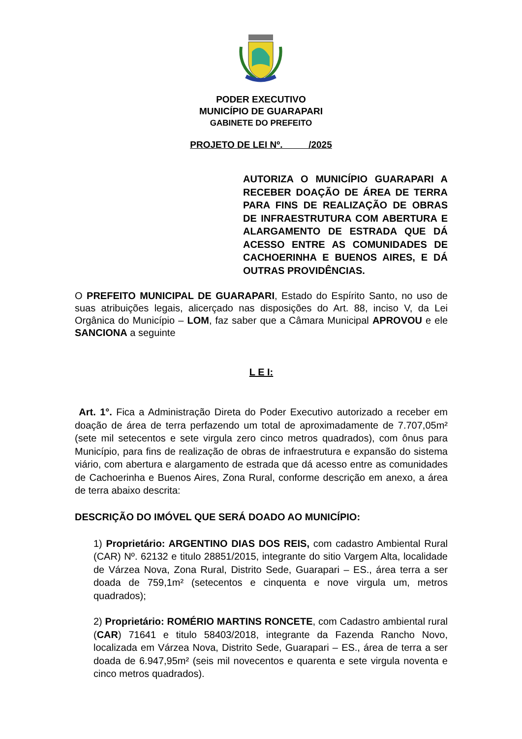PODER EXECUTIVO
MUNICÍPIO DE GUARAPARI
GABINETE DO PREFEITO
PROJETO DE LEI Nº. /2025
AUTORIZA O MUNICÍPIO GUARAPARI A RECEBER DOAÇÃO DE ÁREA DE TERRA PARA FINS DE REALIZAÇÃO DE OBRAS DE INFRAESTRUTURA COM ABERTURA E ALARGAMENTO DE ESTRADA QUE DÁ ACESSO ENTRE AS COMUNIDADES DE CACHOERINHA E BUENOS AIRES, E DÁ OUTRAS PROVIDÊNCIAS.
O PREFEITO MUNICIPAL DE GUARAPARI, Estado do Espírito Santo, no uso de suas atribuições legais, alicerçado nas disposições do Art. 88, inciso V, da Lei Orgânica do Município – LOM, faz saber que a Câmara Municipal APROVOU e ele SANCIONA a seguinte
L E I:
Art. 1°. Fica a Administração Direta do Poder Executivo autorizado a receber em doação de área de terra perfazendo um total de aproximadamente de 7.707,05m² (sete mil setecentos e sete virgula zero cinco metros quadrados), com ônus para Município, para fins de realização de obras de infraestrutura e expansão do sistema viário, com abertura e alargamento de estrada que dá acesso entre as comunidades de Cachoerinha e Buenos Aires, Zona Rural, conforme descrição em anexo, a área de terra abaixo descrita:
DESCRIÇÃO DO IMÓVEL QUE SERÁ DOADO AO MUNICÍPIO:
1) Proprietário: ARGENTINO DIAS DOS REIS, com cadastro Ambiental Rural (CAR) Nº. 62132 e titulo 28851/2015, integrante do sitio Vargem Alta, localidade de Várzea Nova, Zona Rural, Distrito Sede, Guarapari – ES., área terra a ser doada de 759,1m² (setecentos e cinquenta e nove virgula um, metros quadrados);
2) Proprietário: ROMÉRIO MARTINS RONCETE, com Cadastro ambiental rural (CAR) 71641 e titulo 58403/2018, integrante da Fazenda Rancho Novo, localizada em Várzea Nova, Distrito Sede, Guarapari – ES., área de terra a ser doada de 6.947,95m² (seis mil novecentos e quarenta e sete virgula noventa e cinco metros quadrados).